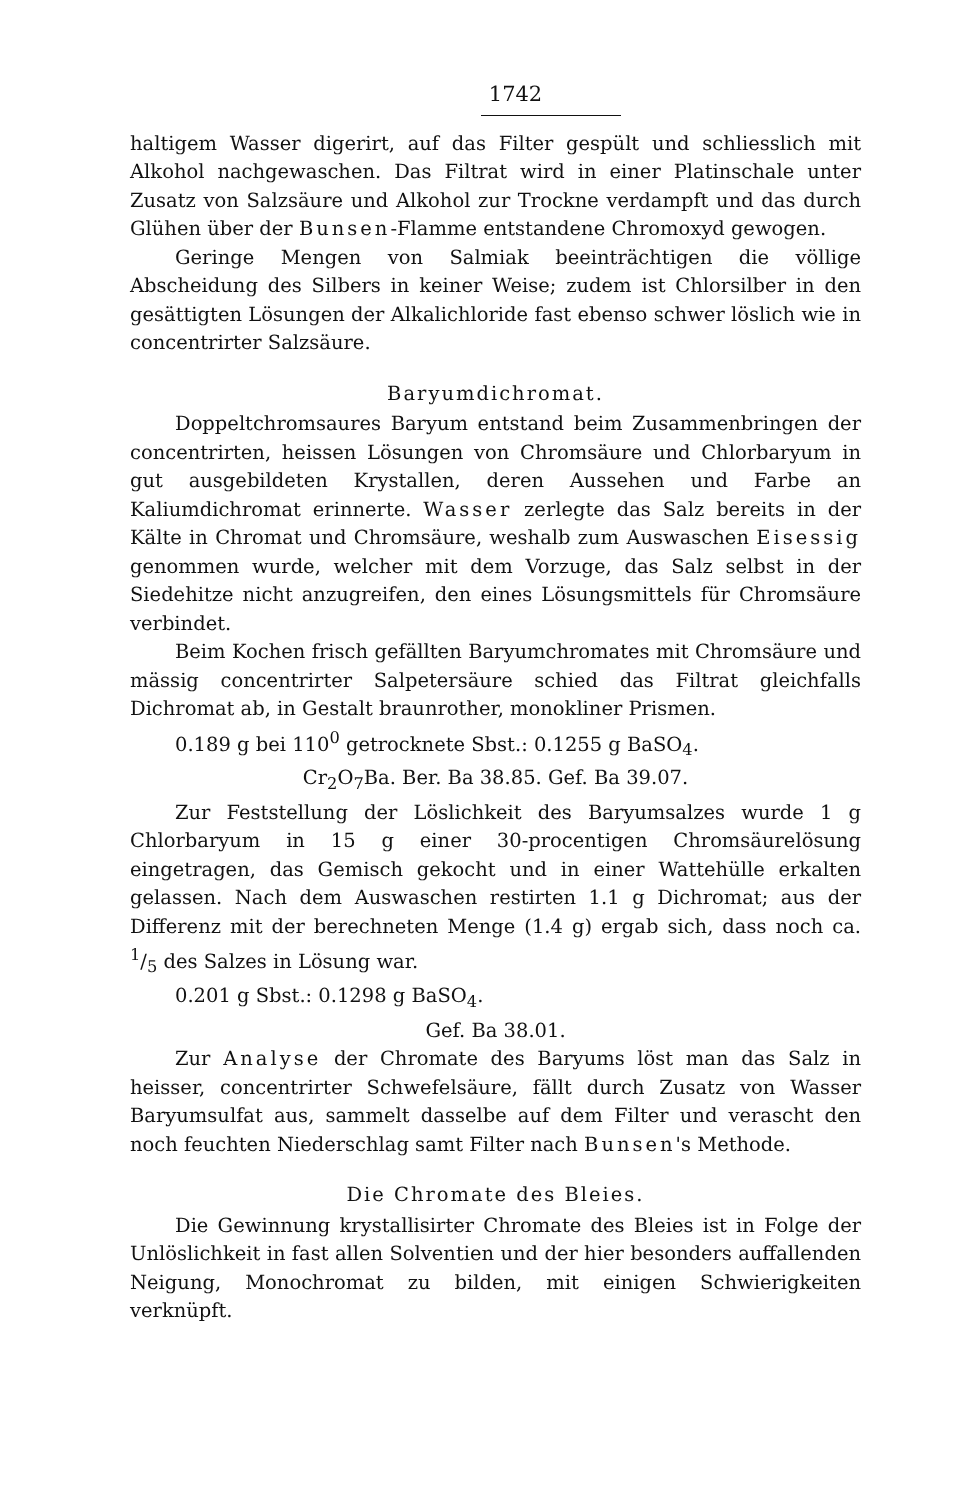1742
haltigem Wasser digerirt, auf das Filter gespült und schliesslich mit Alkohol nachgewaschen. Das Filtrat wird in einer Platinschale unter Zusatz von Salzsäure und Alkohol zur Trockne verdampft und das durch Glühen über der Bunsen-Flamme entstandene Chromoxyd gewogen.
Geringe Mengen von Salmiak beeinträchtigen die völlige Abscheidung des Silbers in keiner Weise; zudem ist Chlorsilber in den gesättigten Lösungen der Alkalichloride fast ebenso schwer löslich wie in concentrirter Salzsäure.
Baryumdichromat.
Doppeltchromsaures Baryum entstand beim Zusammenbringen der concentrirten, heissen Lösungen von Chromsäure und Chlorbaryum in gut ausgebildeten Krystallen, deren Aussehen und Farbe an Kaliumdichromat erinnerte. Wasser zerlegte das Salz bereits in der Kälte in Chromat und Chromsäure, weshalb zum Auswaschen Eisessig genommen wurde, welcher mit dem Vorzuge, das Salz selbst in der Siedehitze nicht anzugreifen, den eines Lösungsmittels für Chromsäure verbindet.
Beim Kochen frisch gefällten Baryumchromates mit Chromsäure und mässig concentrirter Salpetersäure schied das Filtrat gleichfalls Dichromat ab, in Gestalt braunrother, monokliner Prismen.
0.189 g bei 110<sup>0</sup> getrocknete Sbst.: 0.1255 g BaSO<sub>4</sub>.
Cr<sub>2</sub>O<sub>7</sub>Ba. Ber. Ba 38.85. Gef. Ba 39.07.
Zur Feststellung der Löslichkeit des Baryumsalzes wurde 1 g Chlorbaryum in 15 g einer 30-procentigen Chromsäurelösung eingetragen, das Gemisch gekocht und in einer Wattehülle erkalten gelassen. Nach dem Auswaschen restirten 1.1 g Dichromat; aus der Differenz mit der berechneten Menge (1.4 g) ergab sich, dass noch ca. 1/5 des Salzes in Lösung war.
0.201 g Sbst.: 0.1298 g BaSO<sub>4</sub>.
Gef. Ba 38.01.
Zur Analyse der Chromate des Baryums löst man das Salz in heisser, concentrirter Schwefelsäure, fällt durch Zusatz von Wasser Baryumsulfat aus, sammelt dasselbe auf dem Filter und verascht den noch feuchten Niederschlag samt Filter nach Bunsen's Methode.
Die Chromate des Bleies.
Die Gewinnung krystallisirter Chromate des Bleies ist in Folge der Unlöslichkeit in fast allen Solventien und der hier besonders auffallenden Neigung, Monochromat zu bilden, mit einigen Schwierigkeiten verknüpft.